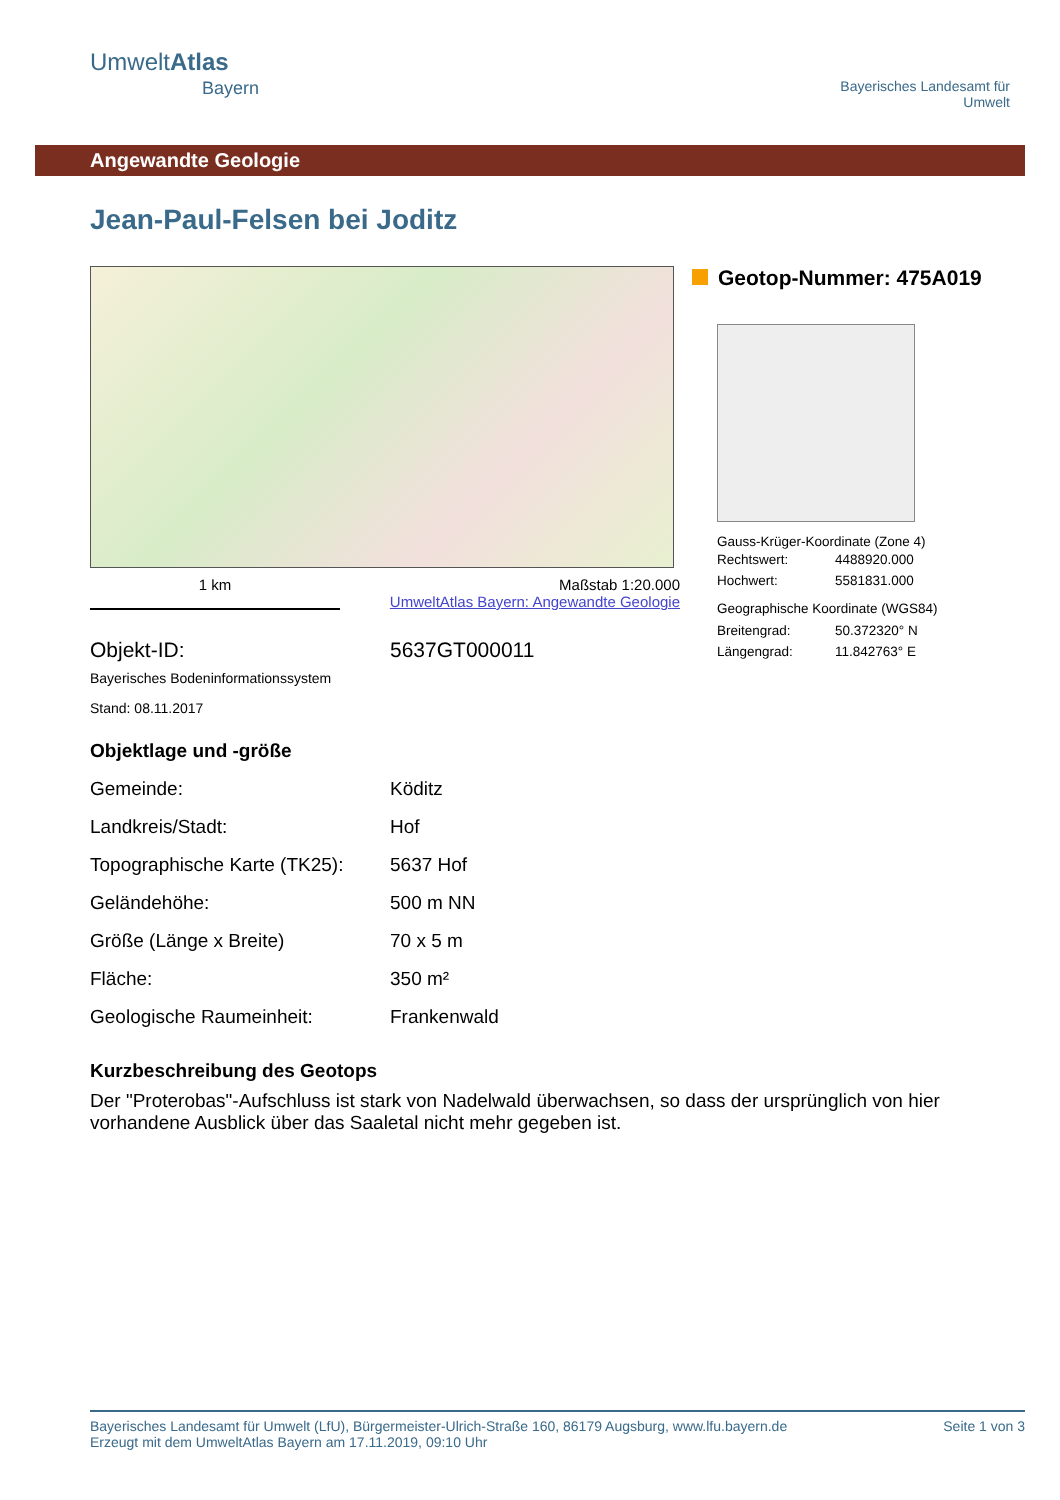UmweltAtlas
Bayern
Bayerisches Landesamt für
Umwelt
Angewandte Geologie
Jean-Paul-Felsen bei Joditz
1 km Maßstab 1:20.000
UmweltAtlas Bayern: Angewandte Geologie
Objekt-ID: 5637GT000011
Bayerisches Bodeninformationssystem
Stand: 08.11.2017
Geotop-Nummer: 475A019
Gauss-Krüger-Koordinate (Zone 4)
| Rechtswert: | 4488920.000 |
| Hochwert: | 5581831.000 |
Geographische Koordinate (WGS84)
| Breitengrad: | 50.372320° N |
| Längengrad: | 11.842763° E |
Objektlage und -größe
| Gemeinde: | Köditz |
| Landkreis/Stadt: | Hof |
| Topographische Karte (TK25): | 5637 Hof |
| Geländehöhe: | 500 m NN |
| Größe (Länge x Breite) | 70 x 5 m |
| Fläche: | 350 m² |
| Geologische Raumeinheit: | Frankenwald |
Kurzbeschreibung des Geotops
Der "Proterobas"-Aufschluss ist stark von Nadelwald überwachsen, so dass der ursprünglich von hier vorhandene Ausblick über das Saaletal nicht mehr gegeben ist.
Bayerisches Landesamt für Umwelt (LfU), Bürgermeister-Ulrich-Straße 160, 86179 Augsburg, www.lfu.bayern.de
Erzeugt mit dem UmweltAtlas Bayern am 17.11.2019, 09:10 Uhr
Seite 1 von 3